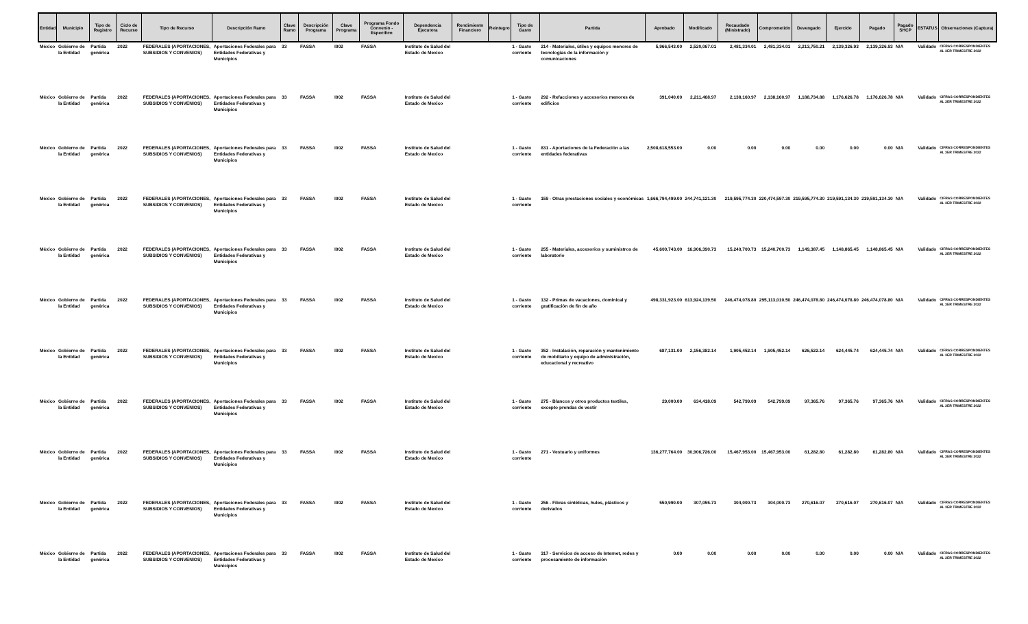| Entidad | Municipio | Tipo de Registro | Ciclo de Recurso | Tipo de Recurso | Descripción Ramo | Clave Ramo | Descripción Programa | Clave Programa | Programa Fondo Convenio - Específico | Dependencia Ejecutora | Rendimiento Financiero | Reintegro | Tipo de Gasto | Partida | Aprobado | Modificado | Recaudado (Ministrado) | Comprometido | Devengado | Ejercido | Pagado | Pagado SHCP | ESTATUS | Observaciones (Captura) |
| --- | --- | --- | --- | --- | --- | --- | --- | --- | --- | --- | --- | --- | --- | --- | --- | --- | --- | --- | --- | --- | --- | --- | --- | --- |
| México | Gobierno de la Entidad | Partida genérica | 2022 | FEDERALES (APORTACIONES, SUBSIDIOS Y CONVENIOS) | Aportaciones Federales para Entidades Federativas y Municipios | 33 | FASSA | I002 | FASSA | Instituto de Salud del Estado de Mexico | | | 1 - Gasto corriente | 214 - Materiales, útiles y equipos menores de tecnologías de la información y comunicaciones | 5,966,543.00 | 2,520,067.01 | 2,481,334.01 | 2,481,334.01 | 2,213,750.21 | 2,139,326.93 | 2,139,326.93 | N/A | Validado | CIFRAS CORRESPONDIENTES AL 3ER TRIMESTRE 2022 |
| México | Gobierno de la Entidad | Partida genérica | 2022 | FEDERALES (APORTACIONES, SUBSIDIOS Y CONVENIOS) | Aportaciones Federales para Entidades Federativas y Municipios | 33 | FASSA | I002 | FASSA | Instituto de Salud del Estado de Mexico | | | 1 - Gasto corriente | 292 - Refacciones y accesorios menores de edificios | 391,040.00 | 2,211,468.97 | 2,138,160.97 | 2,138,160.97 | 1,188,734.88 | 1,176,626.78 | 1,176,626.78 | N/A | Validado | CIFRAS CORRESPONDIENTES AL 3ER TRIMESTRE 2022 |
| México | Gobierno de la Entidad | Partida genérica | 2022 | FEDERALES (APORTACIONES, SUBSIDIOS Y CONVENIOS) | Aportaciones Federales para Entidades Federativas y Municipios | 33 | FASSA | I002 | FASSA | Instituto de Salud del Estado de Mexico | | | 1 - Gasto corriente | 831 - Aportaciones de la Federación a las entidades federativas | 2,508,618,553.00 | 0.00 | 0.00 | 0.00 | 0.00 | 0.00 | 0.00 | N/A | Validado | CIFRAS CORRESPONDIENTES AL 3ER TRIMESTRE 2022 |
| México | Gobierno de la Entidad | Partida genérica | 2022 | FEDERALES (APORTACIONES, SUBSIDIOS Y CONVENIOS) | Aportaciones Federales para Entidades Federativas y Municipios | 33 | FASSA | I002 | FASSA | Instituto de Salud del Estado de Mexico | | | 1 - Gasto corriente | 159 - Otras prestaciones sociales y económicas | 1,666,794,499.00 | 244,741,121.30 | 219,595,774.30 | 220,474,597.30 | 219,595,774.30 | 219,591,134.30 | 219,591,134.30 | N/A | Validado | CIFRAS CORRESPONDIENTES AL 3ER TRIMESTRE 2022 |
| México | Gobierno de la Entidad | Partida genérica | 2022 | FEDERALES (APORTACIONES, SUBSIDIOS Y CONVENIOS) | Aportaciones Federales para Entidades Federativas y Municipios | 33 | FASSA | I002 | FASSA | Instituto de Salud del Estado de Mexico | | | 1 - Gasto corriente | 255 - Materiales, accesorios y suministros de laboratorio | 45,600,743.00 | 16,906,390.73 | 15,240,700.73 | 15,240,700.73 | 1,149,387.45 | 1,148,865.45 | 1,148,865.45 | N/A | Validado | CIFRAS CORRESPONDIENTES AL 3ER TRIMESTRE 2022 |
| México | Gobierno de la Entidad | Partida genérica | 2022 | FEDERALES (APORTACIONES, SUBSIDIOS Y CONVENIOS) | Aportaciones Federales para Entidades Federativas y Municipios | 33 | FASSA | I002 | FASSA | Instituto de Salud del Estado de Mexico | | | 1 - Gasto corriente | 132 - Primas de vacaciones, dominical y gratificación de fin de año | 498,331,923.00 | 613,924,139.50 | 246,474,078.80 | 295,113,010.50 | 246,474,078.80 | 246,474,078.80 | 246,474,078.80 | N/A | Validado | CIFRAS CORRESPONDIENTES AL 3ER TRIMESTRE 2022 |
| México | Gobierno de la Entidad | Partida genérica | 2022 | FEDERALES (APORTACIONES, SUBSIDIOS Y CONVENIOS) | Aportaciones Federales para Entidades Federativas y Municipios | 33 | FASSA | I002 | FASSA | Instituto de Salud del Estado de Mexico | | | 1 - Gasto corriente | 352 - Instalación, reparación y mantenimiento de mobiliario y equipo de administración, educacional y recreativo | 687,131.00 | 2,156,382.14 | 1,905,452.14 | 1,905,452.14 | 626,522.14 | 624,445.74 | 624,445.74 | N/A | Validado | CIFRAS CORRESPONDIENTES AL 3ER TRIMESTRE 2022 |
| México | Gobierno de la Entidad | Partida genérica | 2022 | FEDERALES (APORTACIONES, SUBSIDIOS Y CONVENIOS) | Aportaciones Federales para Entidades Federativas y Municipios | 33 | FASSA | I002 | FASSA | Instituto de Salud del Estado de Mexico | | | 1 - Gasto corriente | 275 - Blancos y otros productos textiles, excepto prendas de vestir | 29,000.00 | 634,418.09 | 542,799.09 | 542,799.09 | 97,365.76 | 97,365.76 | 97,365.76 | N/A | Validado | CIFRAS CORRESPONDIENTES AL 3ER TRIMESTRE 2022 |
| México | Gobierno de la Entidad | Partida genérica | 2022 | FEDERALES (APORTACIONES, SUBSIDIOS Y CONVENIOS) | Aportaciones Federales para Entidades Federativas y Municipios | 33 | FASSA | I002 | FASSA | Instituto de Salud del Estado de Mexico | | | 1 - Gasto corriente | 271 - Vestuario y uniformes | 136,277,764.00 | 30,906,726.00 | 15,467,953.00 | 15,467,953.00 | 61,282.80 | 61,282.80 | 61,282.80 | N/A | Validado | CIFRAS CORRESPONDIENTES AL 3ER TRIMESTRE 2022 |
| México | Gobierno de la Entidad | Partida genérica | 2022 | FEDERALES (APORTACIONES, SUBSIDIOS Y CONVENIOS) | Aportaciones Federales para Entidades Federativas y Municipios | 33 | FASSA | I002 | FASSA | Instituto de Salud del Estado de Mexico | | | 1 - Gasto corriente | 256 - Fibras sintéticas, hules, plásticos y derivados | 550,990.00 | 307,055.73 | 304,000.73 | 304,000.73 | 270,616.07 | 270,616.07 | 270,616.07 | N/A | Validado | CIFRAS CORRESPONDIENTES AL 3ER TRIMESTRE 2022 |
| México | Gobierno de la Entidad | Partida genérica | 2022 | FEDERALES (APORTACIONES, SUBSIDIOS Y CONVENIOS) | Aportaciones Federales para Entidades Federativas y Municipios | 33 | FASSA | I002 | FASSA | Instituto de Salud del Estado de Mexico | | | 1 - Gasto corriente | 317 - Servicios de acceso de Internet, redes y procesamiento de información | 0.00 | 0.00 | 0.00 | 0.00 | 0.00 | 0.00 | 0.00 | N/A | Validado | CIFRAS CORRESPONDIENTES AL 3ER TRIMESTRE 2022 |